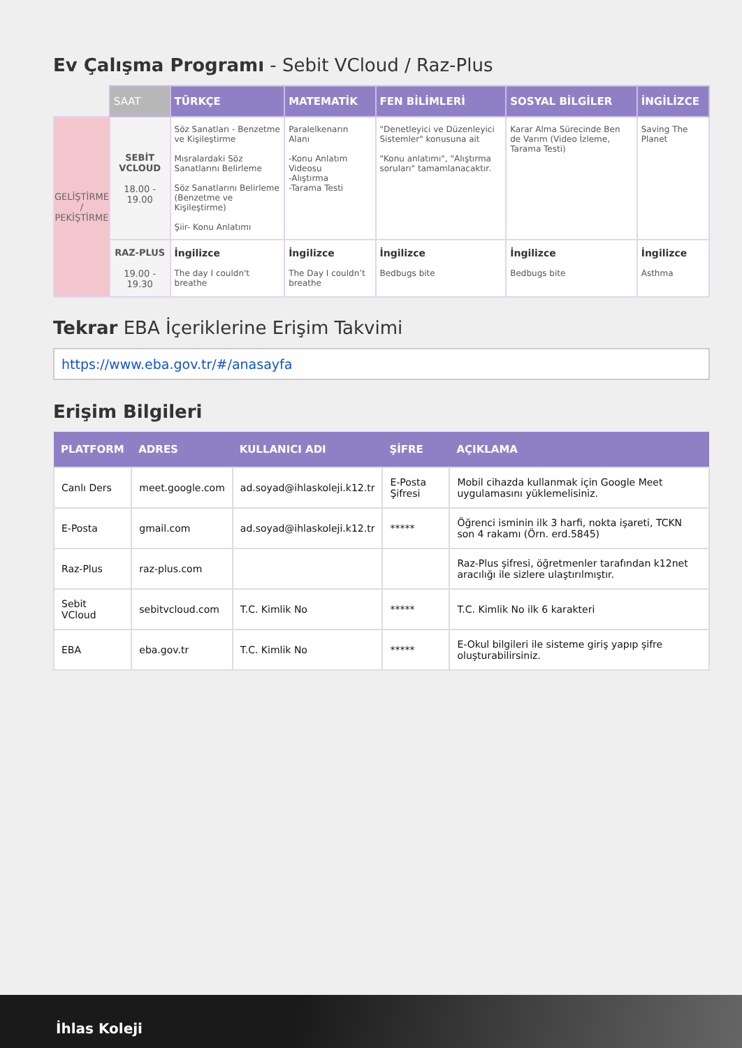Ev Çalışma Programı - Sebit VCloud / Raz-Plus
| | SAAT | TÜRKÇE | MATEMATİK | FEN BİLİMLERİ | SOSYAL BİLGİLER | İNGİLİZCE |
| --- | --- | --- | --- | --- | --- | --- |
| GELİŞTİRME / PEKİŞTİRME | SEBİT VCLOUD 18.00 - 19.00 | Söz Sanatları - Benzetme ve Kişileştirme Mısralardaki Söz Sanatlarını Belirleme Söz Sanatlarını Belirleme (Benzetme ve Kişileştirme) Şiir- Konu Anlatımı | Paralelkenarın Alanı -Konu Anlatım Videosu -Alıştırma -Tarama Testi | "Denetleyici ve Düzenleyici Sistemler" konusuna ait "Konu anlatımı", "Alıştırma soruları" tamamlanacaktır. | Karar Alma Sürecinde Ben de Varım (Video İzleme, Tarama Testi) | Saving The Planet |
| | RAZ-PLUS 19.00 - 19.30 | İngilizce The day I couldn't breathe | İngilizce The Day I couldn’t breathe | İngilizce Bedbugs bite | İngilizce Bedbugs bite | İngilizce Asthma |
Tekrar EBA İçeriklerine Erişim Takvimi
https://www.eba.gov.tr/#/anasayfa
Erişim Bilgileri
| PLATFORM | ADRES | KULLANICI ADI | ŞİFRE | AÇIKLAMA |
| --- | --- | --- | --- | --- |
| Canlı Ders | meet.google.com | ad.soyad@ihlaskoleji.k12.tr | E-Posta Şifresi | Mobil cihazda kullanmak için Google Meet uygulamasını yüklemelisiniz. |
| E-Posta | gmail.com | ad.soyad@ihlaskoleji.k12.tr | ***** | Öğrenci isminin ilk 3 harfi, nokta işareti, TCKN son 4 rakamı (Örn. erd.5845) |
| Raz-Plus | raz-plus.com | | | Raz-Plus şifresi, öğretmenler tarafından k12net aracılığı ile sizlere ulaştırılmıştır. |
| Sebit VCloud | sebitvcloud.com | T.C. Kimlik No | ***** | T.C. Kimlik No ilk 6 karakteri |
| EBA | eba.gov.tr | T.C. Kimlik No | ***** | E-Okul bilgileri ile sisteme giriş yapıp şifre oluşturabilirsiniz. |
İhlas Koleji